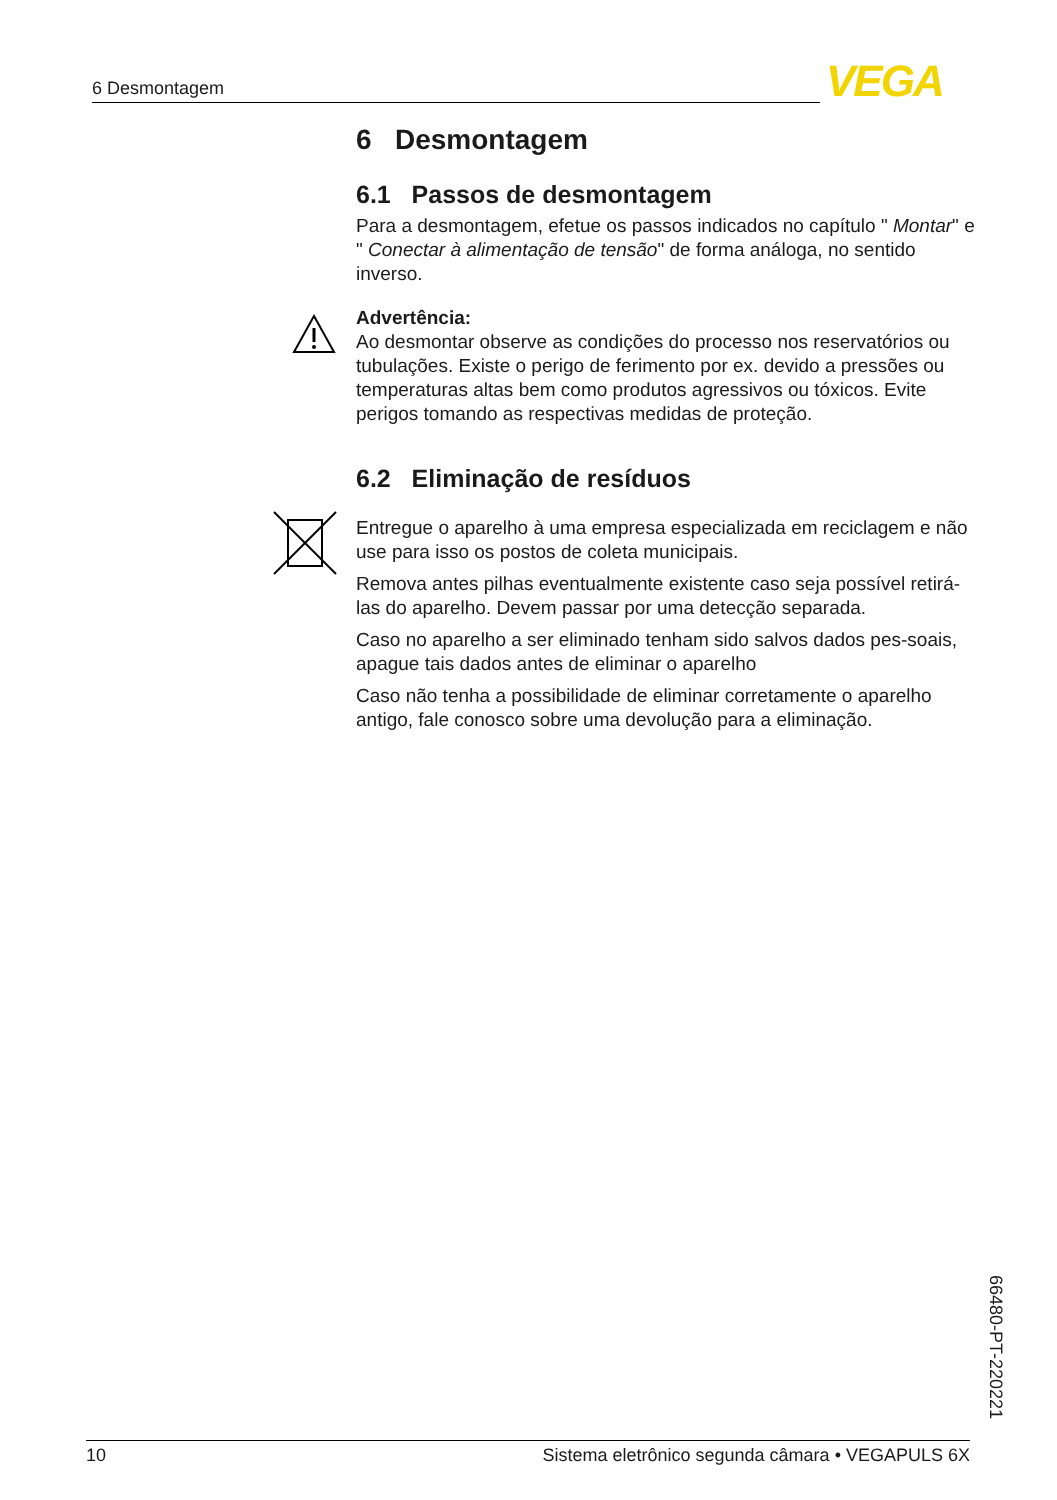6 Desmontagem VEGA
6 Desmontagem
6.1 Passos de desmontagem
Para a desmontagem, efetue os passos indicados no capítulo " Montar" e " Conectar à alimentação de tensão" de forma análoga, no sentido inverso.
Advertência:
Ao desmontar observe as condições do processo nos reservatórios ou tubulações. Existe o perigo de ferimento por ex. devido a pressões ou temperaturas altas bem como produtos agressivos ou tóxicos. Evite perigos tomando as respectivas medidas de proteção.
6.2 Eliminação de resíduos
Entregue o aparelho à uma empresa especializada em reciclagem e não use para isso os postos de coleta municipais.
Remova antes pilhas eventualmente existente caso seja possível retirá-las do aparelho. Devem passar por uma detecção separada.
Caso no aparelho a ser eliminado tenham sido salvos dados pes-soais, apague tais dados antes de eliminar o aparelho
Caso não tenha a possibilidade de eliminar corretamente o aparelho antigo, fale conosco sobre uma devolução para a eliminação.
66480-PT-220221
10 Sistema eletrônico segunda câmara • VEGAPULS 6X